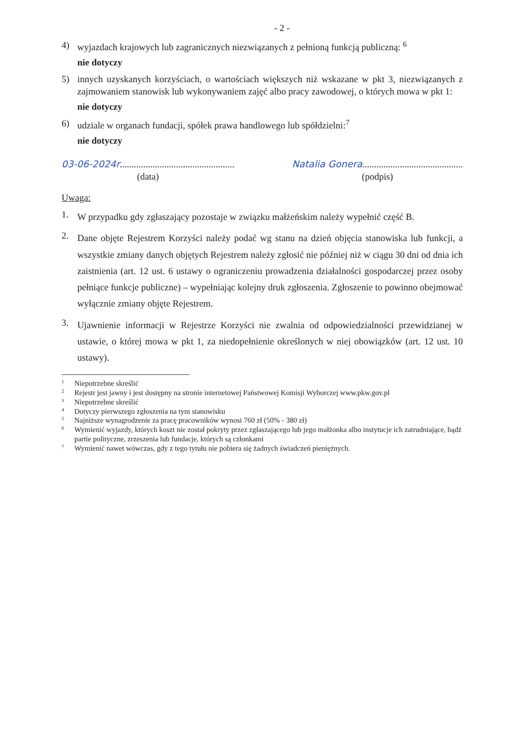- 2 -
4) wyjazdach krajowych lub zagranicznych niezwiązanych z pełnioną funkcją publiczną: <sup>6</sup>
nie dotyczy
5) innych uzyskanych korzyściach, o wartościach większych niż wskazane w pkt 3, niezwiązanych z zajmowaniem stanowisk lub wykonywaniem zajęć albo pracy zawodowej, o których mowa w pkt 1:
nie dotyczy
6) udziale w organach fundacji, spółek prawa handlowego lub spółdzielni:<sup>7</sup>
nie dotyczy
03-06-2024r.................................................
(data)
Natalia Gonera...........................................
(podpis)
Uwaga:
1. W przypadku gdy zgłaszający pozostaje w związku małżeńskim należy wypełnić część B.
2. Dane objęte Rejestrem Korzyści należy podać wg stanu na dzień objęcia stanowiska lub funkcji, a wszystkie zmiany danych objętych Rejestrem należy zgłosić nie później niż w ciągu 30 dni od dnia ich zaistnienia (art. 12 ust. 6 ustawy o ograniczeniu prowadzenia działalności gospodarczej przez osoby pełniące funkcje publiczne) – wypełniając kolejny druk zgłoszenia. Zgłoszenie to powinno obejmować wyłącznie zmiany objęte Rejestrem.
3. Ujawnienie informacji w Rejestrze Korzyści nie zwalnia od odpowiedzialności przewidzianej w ustawie, o której mowa w pkt 1, za niedopełnienie określonych w niej obowiązków (art. 12 ust. 10 ustawy).
<sup>1</sup> Niepotrzebne skreślić
<sup>2</sup> Rejestr jest jawny i jest dostępny na stronie internetowej Państwowej Komisji Wyborczej www.pkw.gov.pl
<sup>3</sup> Niepotrzebne skreślić
<sup>4</sup> Dotyczy pierwszego zgłoszenia na tym stanowisku
<sup>5</sup> Najniższe wynagrodzenie za pracę pracowników wynosi 760 zł (50% - 380 zł)
<sup>6</sup> Wymienić wyjazdy, których koszt nie został pokryty przez zgłaszającego lub jego małżonka albo instytucje ich zatrudniające, bądź partie polityczne, zrzeszenia lub fundacje, których są członkami
<sup>7</sup> Wymienić nawet wówczas, gdy z tego tytułu nie pobiera się żadnych świadczeń pieniężnych.